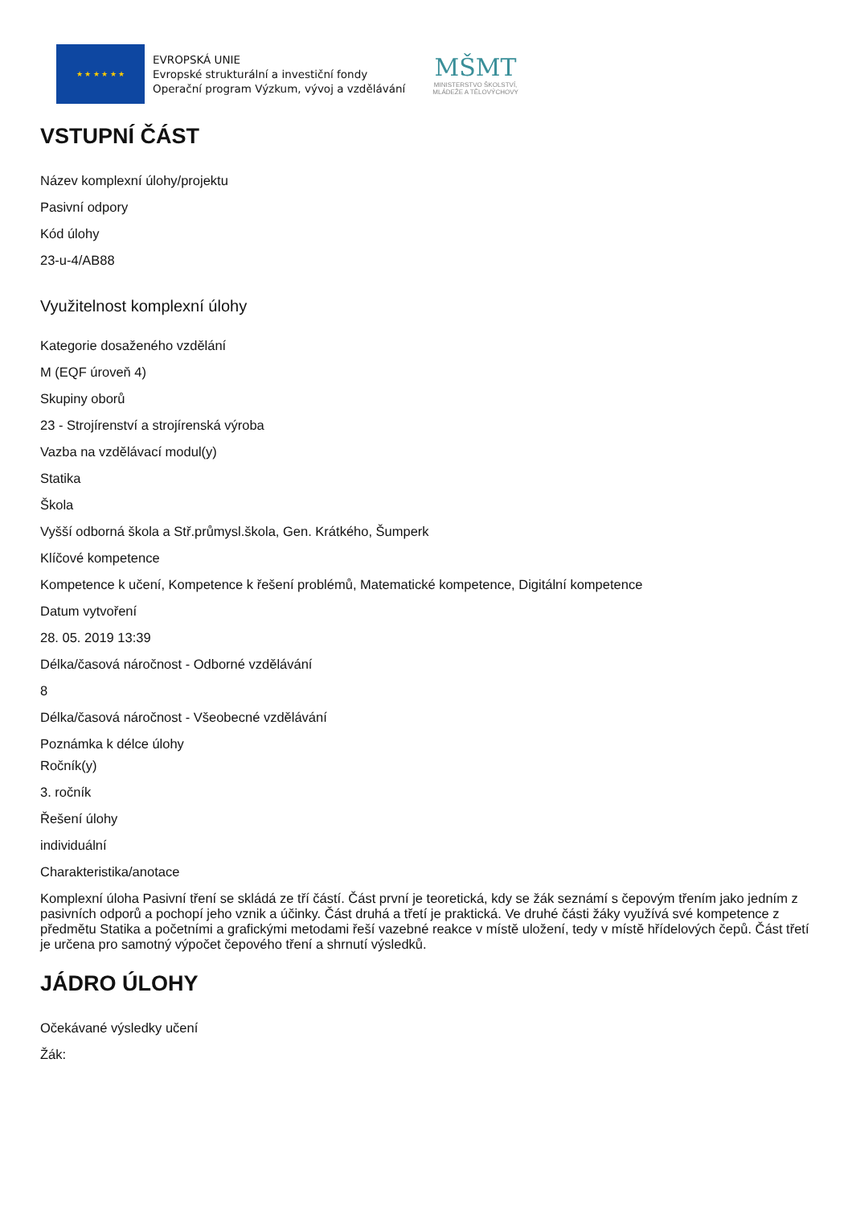★ ★ ★ ★ ★ ★
EVROPSKÁ UNIE
Evropské strukturální a investiční fondy
Operační program Výzkum, vývoj a vzdělávání
MŠMT
MINISTERSTVO ŠKOLSTVÍ,
MLÁDEŽE A TĚLOVÝCHOVY
VSTUPNÍ ČÁST
Název komplexní úlohy/projektu
Pasivní odpory
Kód úlohy
23-u-4/AB88
Využitelnost komplexní úlohy
Kategorie dosaženého vzdělání
M (EQF úroveň 4)
Skupiny oborů
23 - Strojírenství a strojírenská výroba
Vazba na vzdělávací modul(y)
Statika
Škola
Vyšší odborná škola a Stř.průmysl.škola, Gen. Krátkého, Šumperk
Klíčové kompetence
Kompetence k učení, Kompetence k řešení problémů, Matematické kompetence, Digitální kompetence
Datum vytvoření
28. 05. 2019 13:39
Délka/časová náročnost - Odborné vzdělávání
8
Délka/časová náročnost - Všeobecné vzdělávání
Poznámka k délce úlohy
Ročník(y)
3. ročník
Řešení úlohy
individuální
Charakteristika/anotace
Komplexní úloha Pasivní tření se skládá ze tří částí. Část první je teoretická, kdy se žák seznámí s čepovým třením jako jedním z pasivních odporů a pochopí jeho vznik a účinky. Část druhá a třetí je praktická. Ve druhé části žáky využívá své kompetence z předmětu Statika a početními a grafickými metodami řeší vazebné reakce v místě uložení, tedy v místě hřídelových čepů. Část třetí je určena pro samotný výpočet čepového tření a shrnutí výsledků.
JÁDRO ÚLOHY
Očekávané výsledky učení
Žák: